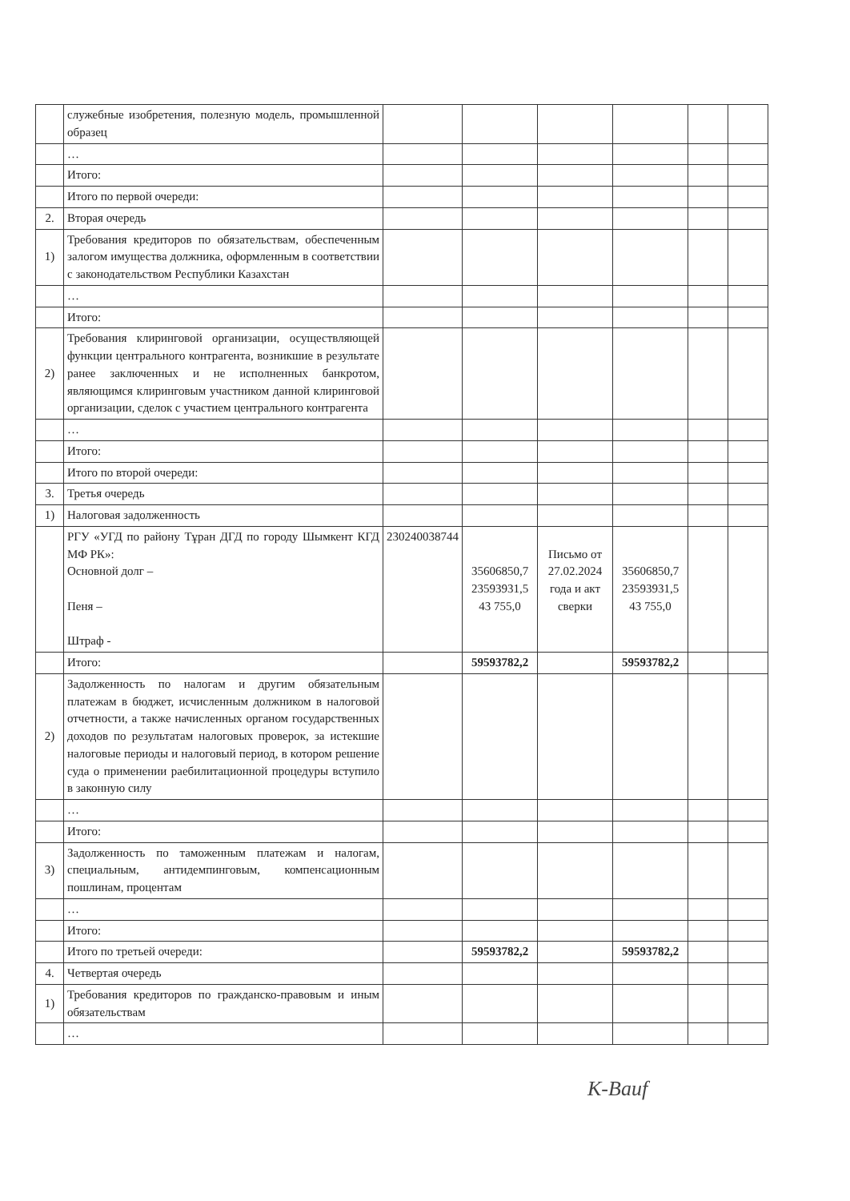| | служебные изобретения, полезную модель, промышленной образец | | | | | | |
| | … | | | | | | |
| | Итого: | | | | | | |
| | Итого по первой очереди: | | | | | | |
| 2. | Вторая очередь | | | | | | |
| 1) | Требования кредиторов по обязательствам, обеспеченным залогом имущества должника, оформленным в соответствии с законодательством Республики Казахстан | | | | | | |
| | … | | | | | | |
| | Итого: | | | | | | |
| 2) | Требования клиринговой организации, осуществляющей функции центрального контрагента, возникшие в результате ранее заключенных и не исполненных банкротом, являющимся клиринговым участником данной клиринговой организации, сделок с участием центрального контрагента | | | | | | |
| | … | | | | | | |
| | Итого: | | | | | | |
| | Итого по второй очереди: | | | | | | |
| 3. | Третья очередь | | | | | | |
| 1) | Налоговая задолженность | | | | | | |
| | РГУ «УГД по району Тұран ДГД по городу Шымкент КГД МФ РК»: Основной долг – Пеня – Штраф - | 230240038744 | 35606850,7 23593931,5 43 755,0 | Письмо от 27.02.2024 года и акт сверки | 35606850,7 23593931,5 43 755,0 | | |
| | Итого: | | 59593782,2 | | 59593782,2 | | |
| 2) | Задолженность по налогам и другим обязательным платежам в бюджет, исчисленным должником в налоговой отчетности, а также начисленных органом государственных доходов по результатам налоговых проверок, за истекшие налоговые периоды и налоговый период, в котором решение суда о применении раебилитационной процедуры вступило в законную силу | | | | | | |
| | … | | | | | | |
| | Итого: | | | | | | |
| 3) | Задолженность по таможенным платежам и налогам, специальным, антидемпинговым, компенсационным пошлинам, процентам | | | | | | |
| | … | | | | | | |
| | Итого: | | | | | | |
| | Итого по третьей очереди: | | 59593782,2 | | 59593782,2 | | |
| 4. | Четвертая очередь | | | | | | |
| 1) | Требования кредиторов по гражданско-правовым и иным обязательствам | | | | | | |
| | … | | | | | | |
K-Bauf